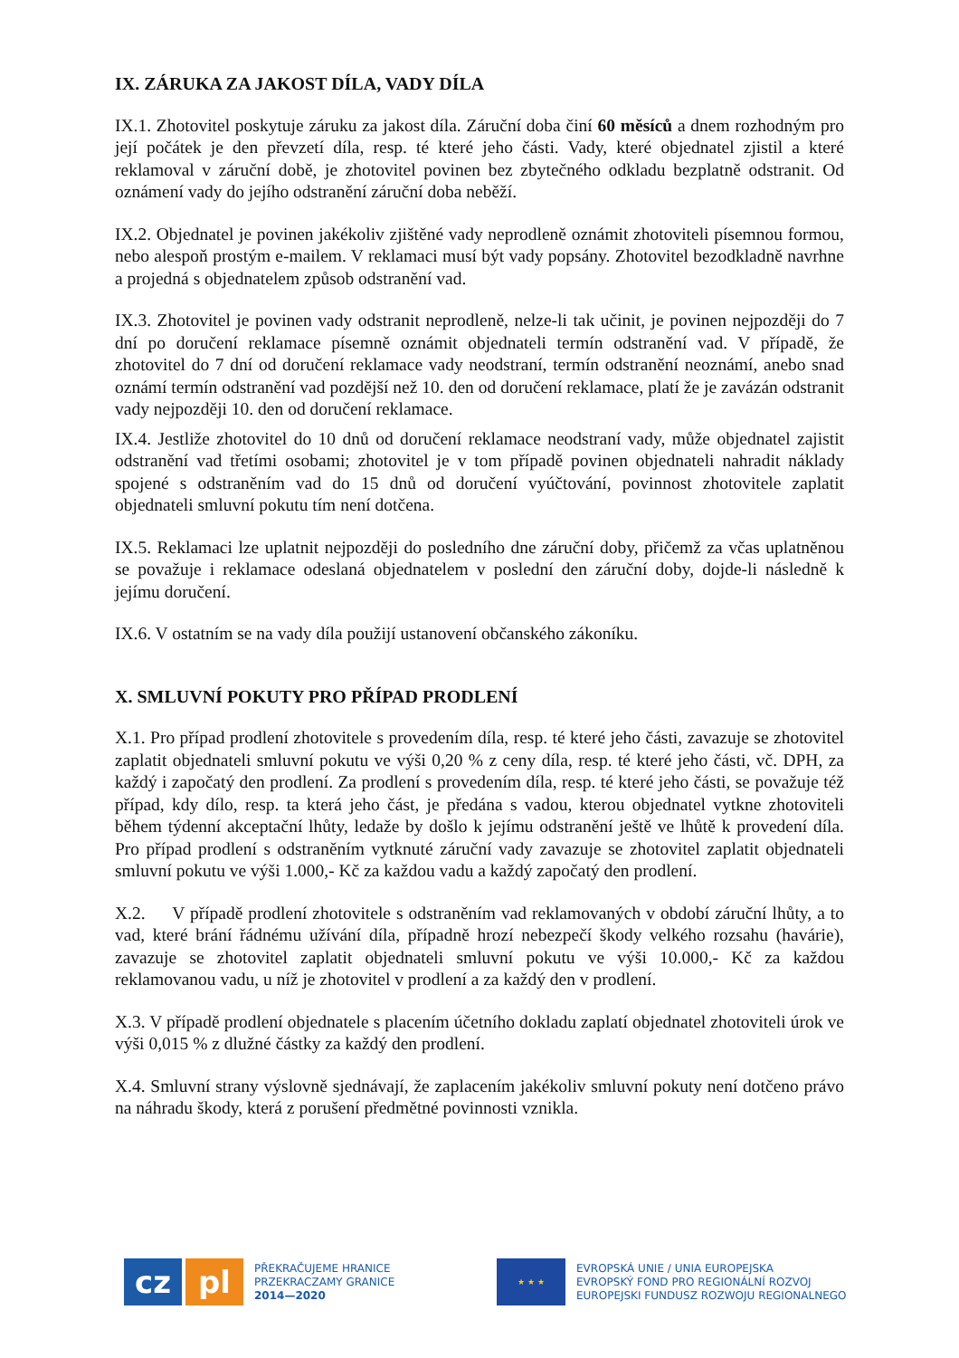IX. ZÁRUKA ZA JAKOST DÍLA, VADY DÍLA
IX.1. Zhotovitel poskytuje záruku za jakost díla. Záruční doba činí 60 měsíců a dnem rozhodným pro její počátek je den převzetí díla, resp. té které jeho části. Vady, které objednatel zjistil a které reklamoval v záruční době, je zhotovitel povinen bez zbytečného odkladu bezplatně odstranit. Od oznámení vady do jejího odstranění záruční doba neběží.
IX.2. Objednatel je povinen jakékoliv zjištěné vady neprodleně oznámit zhotoviteli písemnou formou, nebo alespoň prostým e-mailem. V reklamaci musí být vady popsány. Zhotovitel bezodkladně navrhne a projedná s objednatelem způsob odstranění vad.
IX.3. Zhotovitel je povinen vady odstranit neprodleně, nelze-li tak učinit, je povinen nejpozději do 7 dní po doručení reklamace písemně oznámit objednateli termín odstranění vad. V případě, že zhotovitel do 7 dní od doručení reklamace vady neodstraní, termín odstranění neoznámí, anebo snad oznámí termín odstranění vad pozdější než 10. den od doručení reklamace, platí že je zavázán odstranit vady nejpozději 10. den od doručení reklamace.
IX.4. Jestliže zhotovitel do 10 dnů od doručení reklamace neodstraní vady, může objednatel zajistit odstranění vad třetími osobami; zhotovitel je v tom případě povinen objednateli nahradit náklady spojené s odstraněním vad do 15 dnů od doručení vyúčtování, povinnost zhotovitele zaplatit objednateli smluvní pokutu tím není dotčena.
IX.5. Reklamaci lze uplatnit nejpozději do posledního dne záruční doby, přičemž za včas uplatněnou se považuje i reklamace odeslaná objednatelem v poslední den záruční doby, dojde-li následně k jejímu doručení.
IX.6. V ostatním se na vady díla použijí ustanovení občanského zákoníku.
X. SMLUVNÍ POKUTY PRO PŘÍPAD PRODLENÍ
X.1. Pro případ prodlení zhotovitele s provedením díla, resp. té které jeho části, zavazuje se zhotovitel zaplatit objednateli smluvní pokutu ve výši 0,20 % z ceny díla, resp. té které jeho části, vč. DPH, za každý i započatý den prodlení. Za prodlení s provedením díla, resp. té které jeho části, se považuje též případ, kdy dílo, resp. ta která jeho část, je předána s vadou, kterou objednatel vytkne zhotoviteli během týdenní akceptační lhůty, ledaže by došlo k jejímu odstranění ještě ve lhůtě k provedení díla. Pro případ prodlení s odstraněním vytknuté záruční vady zavazuje se zhotovitel zaplatit objednateli smluvní pokutu ve výši 1.000,- Kč za každou vadu a každý započatý den prodlení.
X.2. V případě prodlení zhotovitele s odstraněním vad reklamovaných v období záruční lhůty, a to vad, které brání řádnému užívání díla, případně hrozí nebezpečí škody velkého rozsahu (havárie), zavazuje se zhotovitel zaplatit objednateli smluvní pokutu ve výši 10.000,- Kč za každou reklamovanou vadu, u níž je zhotovitel v prodlení a za každý den v prodlení.
X.3. V případě prodlení objednatele s placením účetního dokladu zaplatí objednatel zhotoviteli úrok ve výši 0,015 % z dlužné částky za každý den prodlení.
X.4. Smluvní strany výslovně sjednávají, že zaplacením jakékoliv smluvní pokuty není dotčeno právo na náhradu škody, která z porušení předmětné povinnosti vznikla.
cz pl
PŘEKRAČUJEME HRANICE
PRZEKRACZAMY GRANICE
2014—2020
★ ★ ★
EVROPSKÁ UNIE / UNIA EUROPEJSKA
EVROPSKÝ FOND PRO REGIONÁLNÍ ROZVOJ
EUROPEJSKI FUNDUSZ ROZWOJU REGIONALNEGO